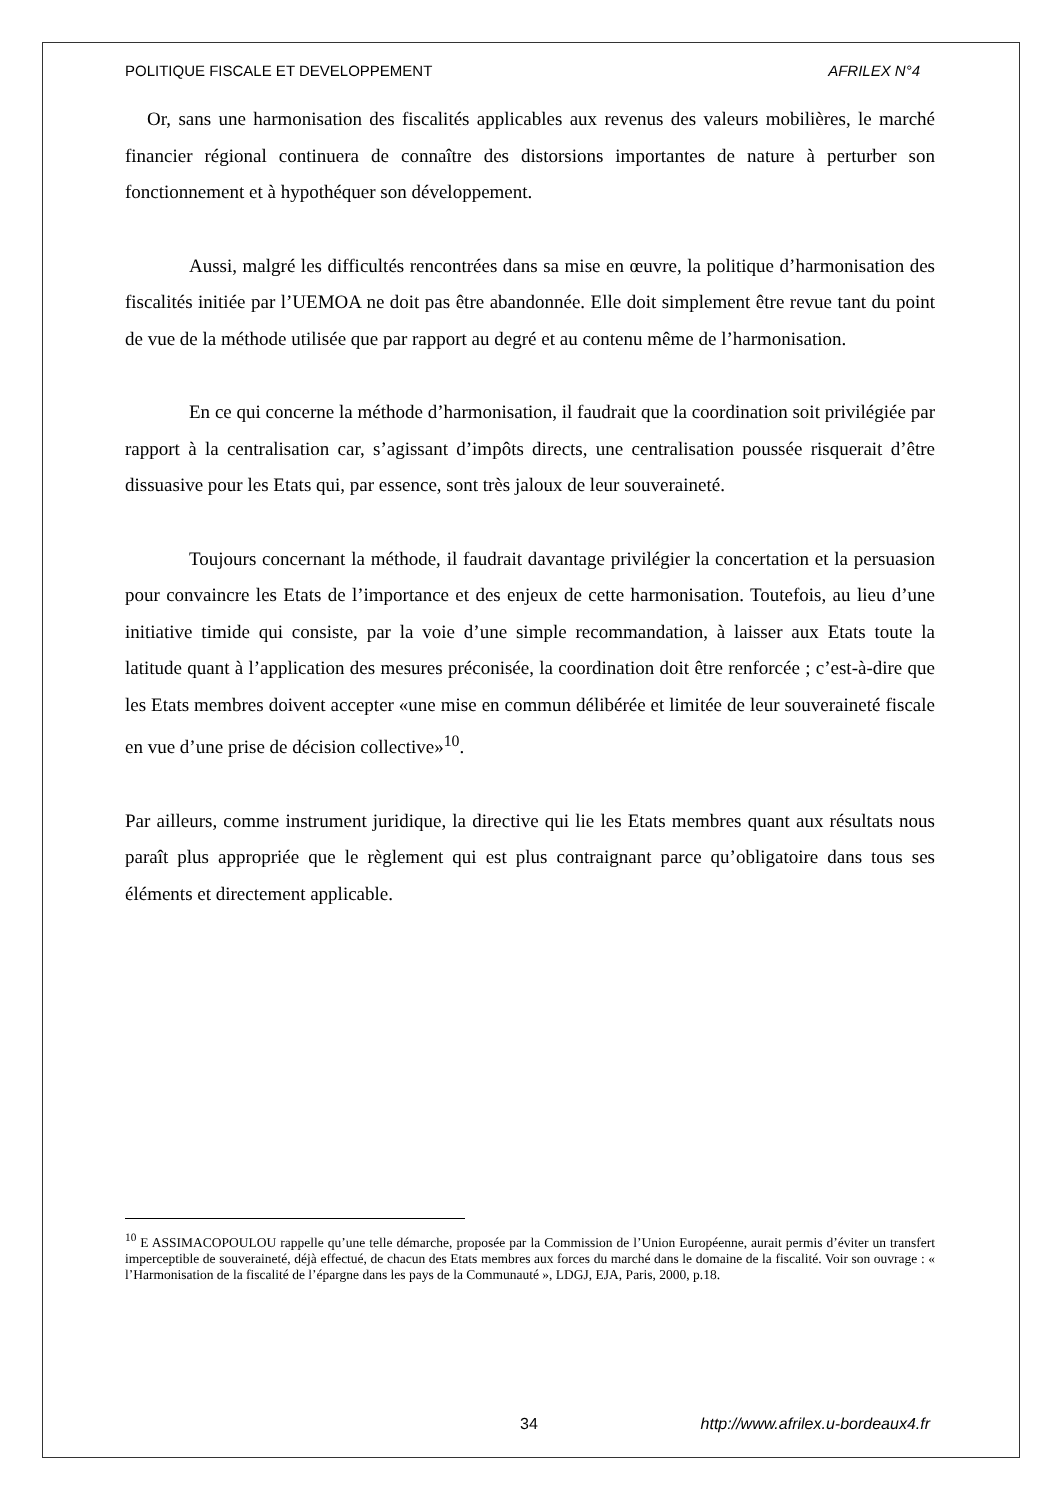POLITIQUE FISCALE ET DEVELOPPEMENT AFRILEX N°4
Or, sans une harmonisation des fiscalités applicables aux revenus des valeurs mobilières, le marché financier régional continuera de connaître des distorsions importantes de nature à perturber son fonctionnement et à hypothéquer son développement.
Aussi, malgré les difficultés rencontrées dans sa mise en œuvre, la politique d’harmonisation des fiscalités initiée par l’UEMOA ne doit pas être abandonnée. Elle doit simplement être revue tant du point de vue de la méthode utilisée que par rapport au degré et au contenu même de l’harmonisation.
En ce qui concerne la méthode d’harmonisation, il faudrait que la coordination soit privilégiée par rapport à la centralisation car, s’agissant d’impôts directs, une centralisation poussée risquerait d’être dissuasive pour les Etats qui, par essence, sont très jaloux de leur souveraineté.
Toujours concernant la méthode, il faudrait davantage privilégier la concertation et la persuasion pour convaincre les Etats de l’importance et des enjeux de cette harmonisation. Toutefois, au lieu d’une initiative timide qui consiste, par la voie d’une simple recommandation, à laisser aux Etats toute la latitude quant à l’application des mesures préconisée, la coordination doit être renforcée ; c’est-à-dire que les Etats membres doivent accepter «une mise en commun délibérée et limitée de leur souveraineté fiscale en vue d’une prise de décision collective»<sup>10</sup>.
Par ailleurs, comme instrument juridique, la directive qui lie les Etats membres quant aux résultats nous paraît plus appropriée que le règlement qui est plus contraignant parce qu’obligatoire dans tous ses éléments et directement applicable.
<sup>10</sup> E ASSIMACOPOULOU rappelle qu’une telle démarche, proposée par la Commission de l’Union Européenne, aurait permis d’éviter un transfert imperceptible de souveraineté, déjà effectué, de chacun des Etats membres aux forces du marché dans le domaine de la fiscalité. Voir son ouvrage : « l’Harmonisation de la fiscalité de l’épargne dans les pays de la Communauté », LDGJ, EJA, Paris, 2000, p.18.
34 http://www.afrilex.u-bordeaux4.fr